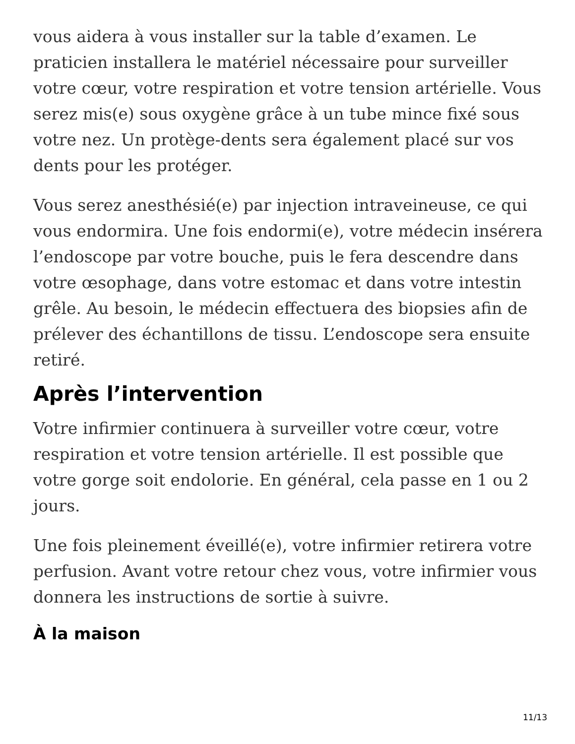vous aidera à vous installer sur la table d’examen. Le praticien installera le matériel nécessaire pour surveiller votre cœur, votre respiration et votre tension artérielle. Vous serez mis(e) sous oxygène grâce à un tube mince fixé sous votre nez. Un protège-dents sera également placé sur vos dents pour les protéger.
Vous serez anesthésié(e) par injection intraveineuse, ce qui vous endormira. Une fois endormi(e), votre médecin insérera l’endoscope par votre bouche, puis le fera descendre dans votre œsophage, dans votre estomac et dans votre intestin grêle. Au besoin, le médecin effectuera des biopsies afin de prélever des échantillons de tissu. L’endoscope sera ensuite retiré.
Après l’intervention
Votre infirmier continuera à surveiller votre cœur, votre respiration et votre tension artérielle. Il est possible que votre gorge soit endolorie. En général, cela passe en 1 ou 2 jours.
Une fois pleinement éveillé(e), votre infirmier retirera votre perfusion. Avant votre retour chez vous, votre infirmier vous donnera les instructions de sortie à suivre.
À la maison
11/13